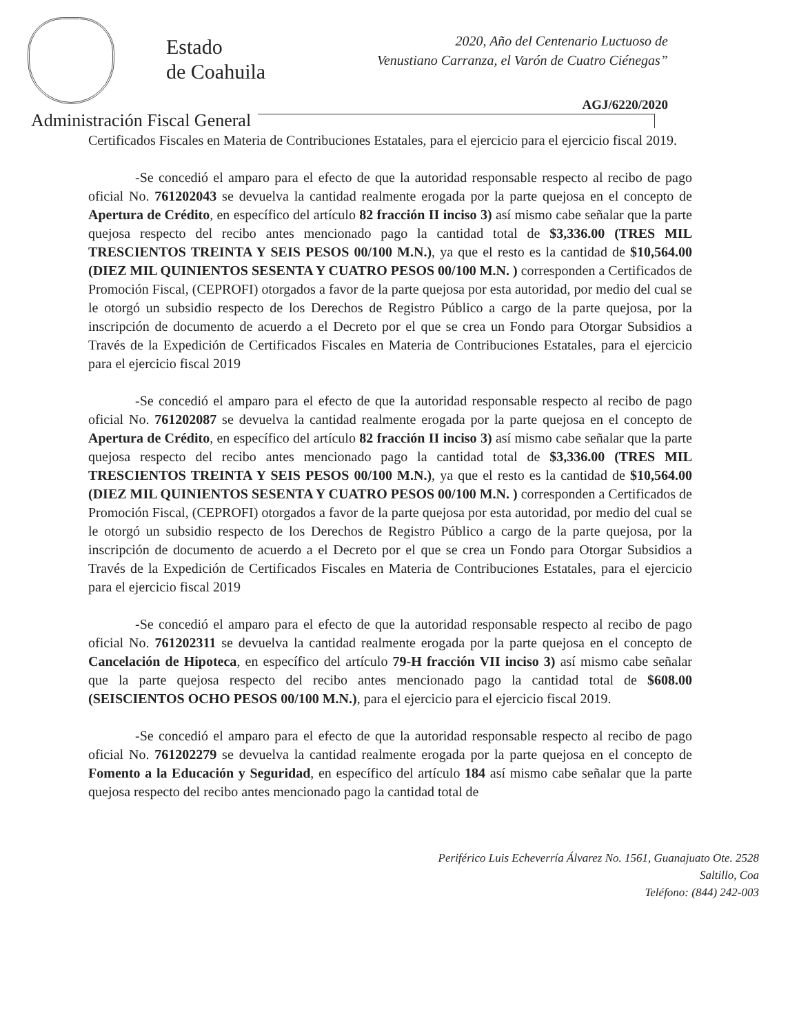Estado
de Coahuila
2020, Año del Centenario Luctuoso de
Venustiano Carranza, el Varón de Cuatro Ciénegas”
AGJ/6220/2020
Administración Fiscal General
Certificados Fiscales en Materia de Contribuciones Estatales, para el ejercicio para el ejercicio fiscal 2019.
-Se concedió el amparo para el efecto de que la autoridad responsable respecto al recibo de pago oficial No. 761202043 se devuelva la cantidad realmente erogada por la parte quejosa en el concepto de Apertura de Crédito, en específico del artículo 82 fracción II inciso 3) así mismo cabe señalar que la parte quejosa respecto del recibo antes mencionado pago la cantidad total de $3,336.00 (TRES MIL TRESCIENTOS TREINTA Y SEIS PESOS 00/100 M.N.), ya que el resto es la cantidad de $10,564.00 (DIEZ MIL QUINIENTOS SESENTA Y CUATRO PESOS 00/100 M.N. ) corresponden a Certificados de Promoción Fiscal, (CEPROFI) otorgados a favor de la parte quejosa por esta autoridad, por medio del cual se le otorgó un subsidio respecto de los Derechos de Registro Público a cargo de la parte quejosa, por la inscripción de documento de acuerdo a el Decreto por el que se crea un Fondo para Otorgar Subsidios a Través de la Expedición de Certificados Fiscales en Materia de Contribuciones Estatales, para el ejercicio para el ejercicio fiscal 2019
-Se concedió el amparo para el efecto de que la autoridad responsable respecto al recibo de pago oficial No. 761202087 se devuelva la cantidad realmente erogada por la parte quejosa en el concepto de Apertura de Crédito, en específico del artículo 82 fracción II inciso 3) así mismo cabe señalar que la parte quejosa respecto del recibo antes mencionado pago la cantidad total de $3,336.00 (TRES MIL TRESCIENTOS TREINTA Y SEIS PESOS 00/100 M.N.), ya que el resto es la cantidad de $10,564.00 (DIEZ MIL QUINIENTOS SESENTA Y CUATRO PESOS 00/100 M.N. ) corresponden a Certificados de Promoción Fiscal, (CEPROFI) otorgados a favor de la parte quejosa por esta autoridad, por medio del cual se le otorgó un subsidio respecto de los Derechos de Registro Público a cargo de la parte quejosa, por la inscripción de documento de acuerdo a el Decreto por el que se crea un Fondo para Otorgar Subsidios a Través de la Expedición de Certificados Fiscales en Materia de Contribuciones Estatales, para el ejercicio para el ejercicio fiscal 2019
-Se concedió el amparo para el efecto de que la autoridad responsable respecto al recibo de pago oficial No. 761202311 se devuelva la cantidad realmente erogada por la parte quejosa en el concepto de Cancelación de Hipoteca, en específico del artículo 79-H fracción VII inciso 3) así mismo cabe señalar que la parte quejosa respecto del recibo antes mencionado pago la cantidad total de $608.00 (SEISCIENTOS OCHO PESOS 00/100 M.N.), para el ejercicio para el ejercicio fiscal 2019.
-Se concedió el amparo para el efecto de que la autoridad responsable respecto al recibo de pago oficial No. 761202279 se devuelva la cantidad realmente erogada por la parte quejosa en el concepto de Fomento a la Educación y Seguridad, en específico del artículo 184 así mismo cabe señalar que la parte quejosa respecto del recibo antes mencionado pago la cantidad total de
Periférico Luis Echeverría Álvarez No. 1561, Guanajuato Ote. 2528
Saltillo, Coa
Teléfono: (844) 242-003